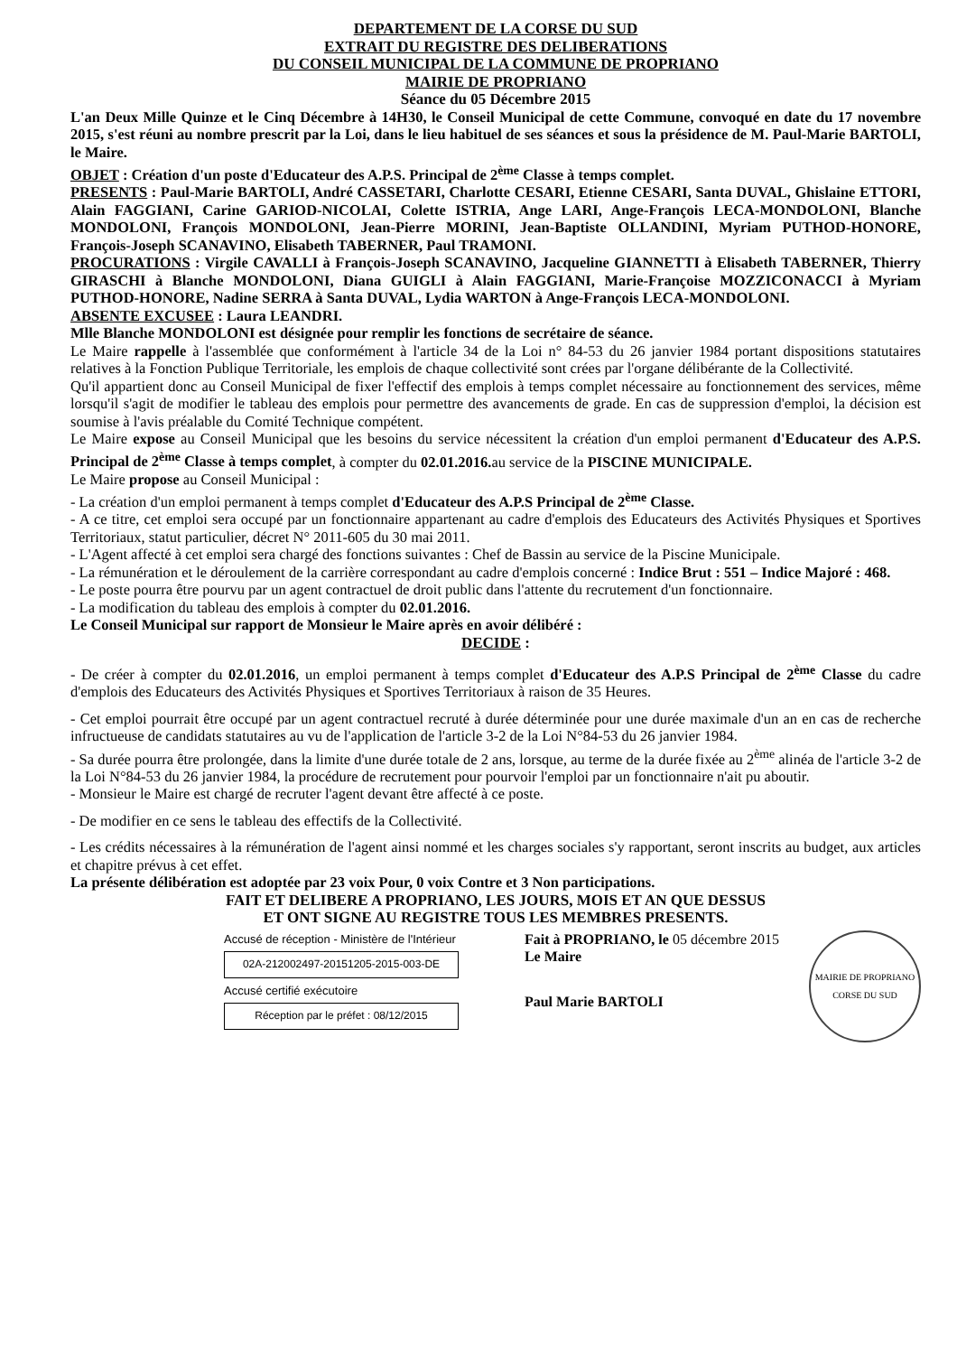DEPARTEMENT DE LA CORSE DU SUD
EXTRAIT DU REGISTRE DES DELIBERATIONS
DU CONSEIL MUNICIPAL DE LA COMMUNE DE PROPRIANO
MAIRIE DE PROPRIANO
Séance du 05 Décembre 2015
L'an Deux Mille Quinze et le Cinq Décembre à 14H30, le Conseil Municipal de cette Commune, convoqué en date du 17 novembre 2015, s'est réuni au nombre prescrit par la Loi, dans le lieu habituel de ses séances et sous la présidence de M. Paul-Marie BARTOLI, le Maire.
OBJET : Création d'un poste d'Educateur des A.P.S. Principal de 2<sup>ème</sup> Classe à temps complet.
PRESENTS : Paul-Marie BARTOLI, André CASSETARI, Charlotte CESARI, Etienne CESARI, Santa DUVAL, Ghislaine ETTORI, Alain FAGGIANI, Carine GARIOD-NICOLAI, Colette ISTRIA, Ange LARI, Ange-François LECA-MONDOLONI, Blanche MONDOLONI, François MONDOLONI, Jean-Pierre MORINI, Jean-Baptiste OLLANDINI, Myriam PUTHOD-HONORE, François-Joseph SCANAVINO, Elisabeth TABERNER, Paul TRAMONI.
PROCURATIONS : Virgile CAVALLI à François-Joseph SCANAVINO, Jacqueline GIANNETTI à Elisabeth TABERNER, Thierry GIRASCHI à Blanche MONDOLONI, Diana GUIGLI à Alain FAGGIANI, Marie-Françoise MOZZICONACCI à Myriam PUTHOD-HONORE, Nadine SERRA à Santa DUVAL, Lydia WARTON à Ange-François LECA-MONDOLONI.
ABSENTE EXCUSEE : Laura LEANDRI.
Mlle Blanche MONDOLONI est désignée pour remplir les fonctions de secrétaire de séance.
Le Maire rappelle à l'assemblée que conformément à l'article 34 de la Loi n° 84-53 du 26 janvier 1984 portant dispositions statutaires relatives à la Fonction Publique Territoriale, les emplois de chaque collectivité sont crées par l'organe délibérante de la Collectivité.
Qu'il appartient donc au Conseil Municipal de fixer l'effectif des emplois à temps complet nécessaire au fonctionnement des services, même lorsqu'il s'agit de modifier le tableau des emplois pour permettre des avancements de grade. En cas de suppression d'emploi, la décision est soumise à l'avis préalable du Comité Technique compétent.
Le Maire expose au Conseil Municipal que les besoins du service nécessitent la création d'un emploi permanent d'Educateur des A.P.S. Principal de 2<sup>ème</sup> Classe à temps complet, à compter du 02.01.2016. au service de la PISCINE MUNICIPALE.
Le Maire propose au Conseil Municipal :
- La création d'un emploi permanent à temps complet d'Educateur des A.P.S Principal de 2<sup>ème</sup> Classe.
- A ce titre, cet emploi sera occupé par un fonctionnaire appartenant au cadre d'emplois des Educateurs des Activités Physiques et Sportives Territoriaux, statut particulier, décret N° 2011-605 du 30 mai 2011.
- L'Agent affecté à cet emploi sera chargé des fonctions suivantes : Chef de Bassin au service de la Piscine Municipale.
- La rémunération et le déroulement de la carrière correspondant au cadre d'emplois concerné : Indice Brut : 551 – Indice Majoré : 468.
- Le poste pourra être pourvu par un agent contractuel de droit public dans l'attente du recrutement d'un fonctionnaire.
- La modification du tableau des emplois à compter du 02.01.2016.
Le Conseil Municipal sur rapport de Monsieur le Maire après en avoir délibéré :
DECIDE :
- De créer à compter du 02.01.2016, un emploi permanent à temps complet d'Educateur des A.P.S Principal de 2<sup>ème</sup> Classe du cadre d'emplois des Educateurs des Activités Physiques et Sportives Territoriaux à raison de 35 Heures.
- Cet emploi pourrait être occupé par un agent contractuel recruté à durée déterminée pour une durée maximale d'un an en cas de recherche infructueuse de candidats statutaires au vu de l'application de l'article 3-2 de la Loi N°84-53 du 26 janvier 1984.
- Sa durée pourra être prolongée, dans la limite d'une durée totale de 2 ans, lorsque, au terme de la durée fixée au 2<sup>ème</sup> alinéa de l'article 3-2 de la Loi N°84-53 du 26 janvier 1984, la procédure de recrutement pour pourvoir l'emploi par un fonctionnaire n'ait pu aboutir.
- Monsieur le Maire est chargé de recruter l'agent devant être affecté à ce poste.
- De modifier en ce sens le tableau des effectifs de la Collectivité.
- Les crédits nécessaires à la rémunération de l'agent ainsi nommé et les charges sociales s'y rapportant, seront inscrits au budget, aux articles et chapitre prévus à cet effet.
La présente délibération est adoptée par 23 voix Pour, 0 voix Contre et 3 Non participations.
FAIT ET DELIBERE A PROPRIANO, LES JOURS, MOIS ET AN QUE DESSUS
ET ONT SIGNE AU REGISTRE TOUS LES MEMBRES PRESENTS.
Accusé de réception - Ministère de l'Intérieur
02A-212002497-20151205-2015-003-DE
Accusé certifié exécutoire
Réception par le préfet : 08/12/2015
Fait à PROPRIANO, le 05 décembre 2015
Le Maire
Paul Marie BARTOLI
MAIRIE DE PROPRIANO CORSE DU SUD